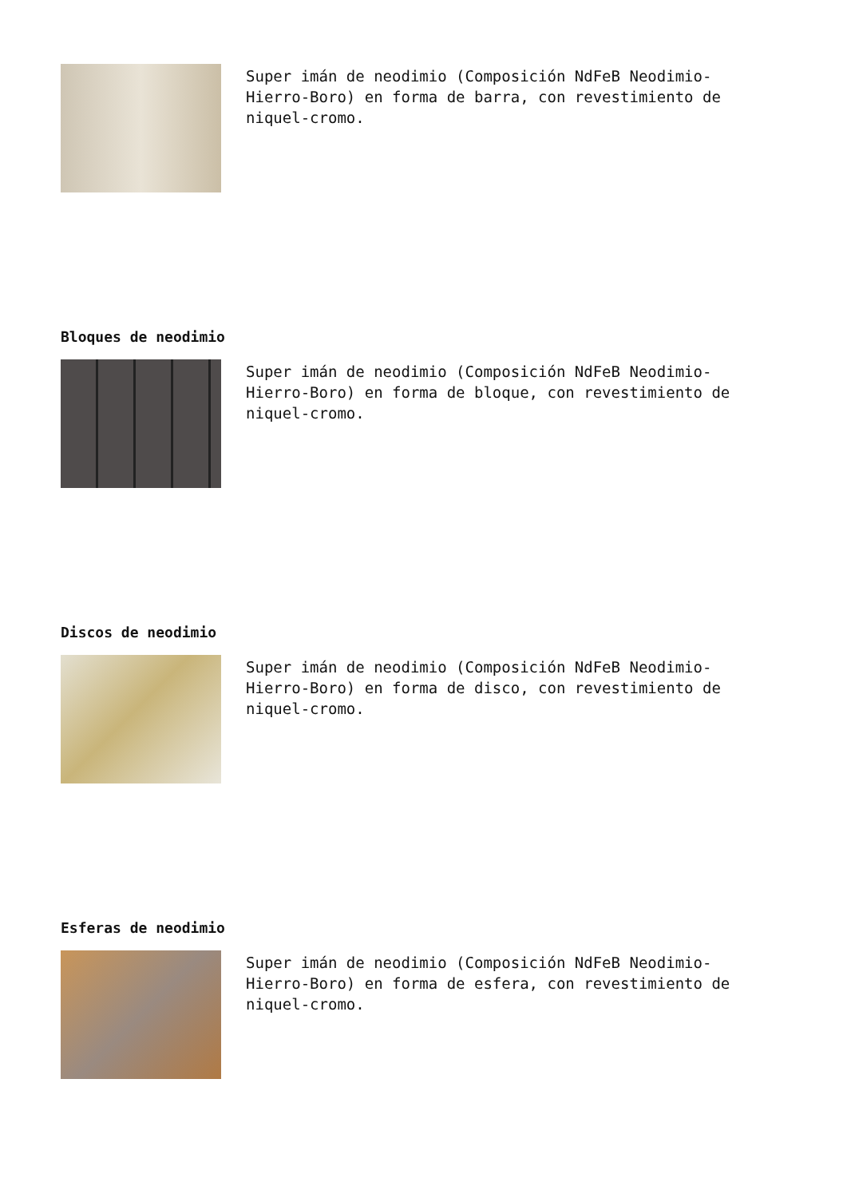Super imán de neodimio (Composición NdFeB Neodimio-Hierro-Boro) en forma de barra, con revestimiento de niquel-cromo.
Bloques de neodimio
Super imán de neodimio (Composición NdFeB Neodimio-Hierro-Boro) en forma de bloque, con revestimiento de niquel-cromo.
Discos de neodimio
Super imán de neodimio (Composición NdFeB Neodimio-Hierro-Boro) en forma de disco, con revestimiento de niquel-cromo.
Esferas de neodimio
Super imán de neodimio (Composición NdFeB Neodimio-Hierro-Boro) en forma de esfera, con revestimiento de niquel-cromo.